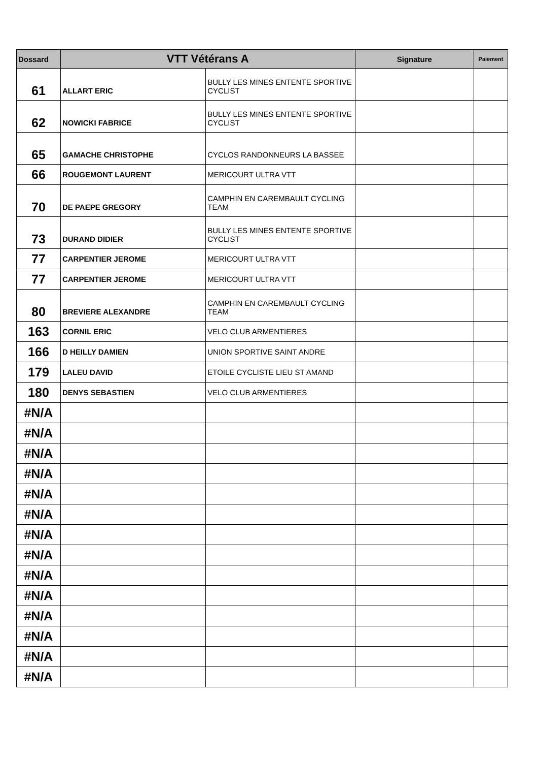| Dossard | VTT Vétérans A | | Signature | Paiement |
| --- | --- | --- | --- | --- |
| 61 | ALLART ERIC | BULLY LES MINES ENTENTE SPORTIVE CYCLIST | | |
| 62 | NOWICKI FABRICE | BULLY LES MINES ENTENTE SPORTIVE CYCLIST | | |
| 65 | GAMACHE CHRISTOPHE | CYCLOS RANDONNEURS LA BASSEE | | |
| 66 | ROUGEMONT LAURENT | MERICOURT ULTRA VTT | | |
| 70 | DE PAEPE GREGORY | CAMPHIN EN CAREMBAULT CYCLING TEAM | | |
| 73 | DURAND DIDIER | BULLY LES MINES ENTENTE SPORTIVE CYCLIST | | |
| 77 | CARPENTIER JEROME | MERICOURT ULTRA VTT | | |
| 77 | CARPENTIER JEROME | MERICOURT ULTRA VTT | | |
| 80 | BREVIERE ALEXANDRE | CAMPHIN EN CAREMBAULT CYCLING TEAM | | |
| 163 | CORNIL ERIC | VELO CLUB ARMENTIERES | | |
| 166 | D HEILLY DAMIEN | UNION SPORTIVE SAINT ANDRE | | |
| 179 | LALEU DAVID | ETOILE CYCLISTE LIEU ST AMAND | | |
| 180 | DENYS SEBASTIEN | VELO CLUB ARMENTIERES | | |
| #N/A | | | | |
| #N/A | | | | |
| #N/A | | | | |
| #N/A | | | | |
| #N/A | | | | |
| #N/A | | | | |
| #N/A | | | | |
| #N/A | | | | |
| #N/A | | | | |
| #N/A | | | | |
| #N/A | | | | |
| #N/A | | | | |
| #N/A | | | | |
| #N/A | | | | |